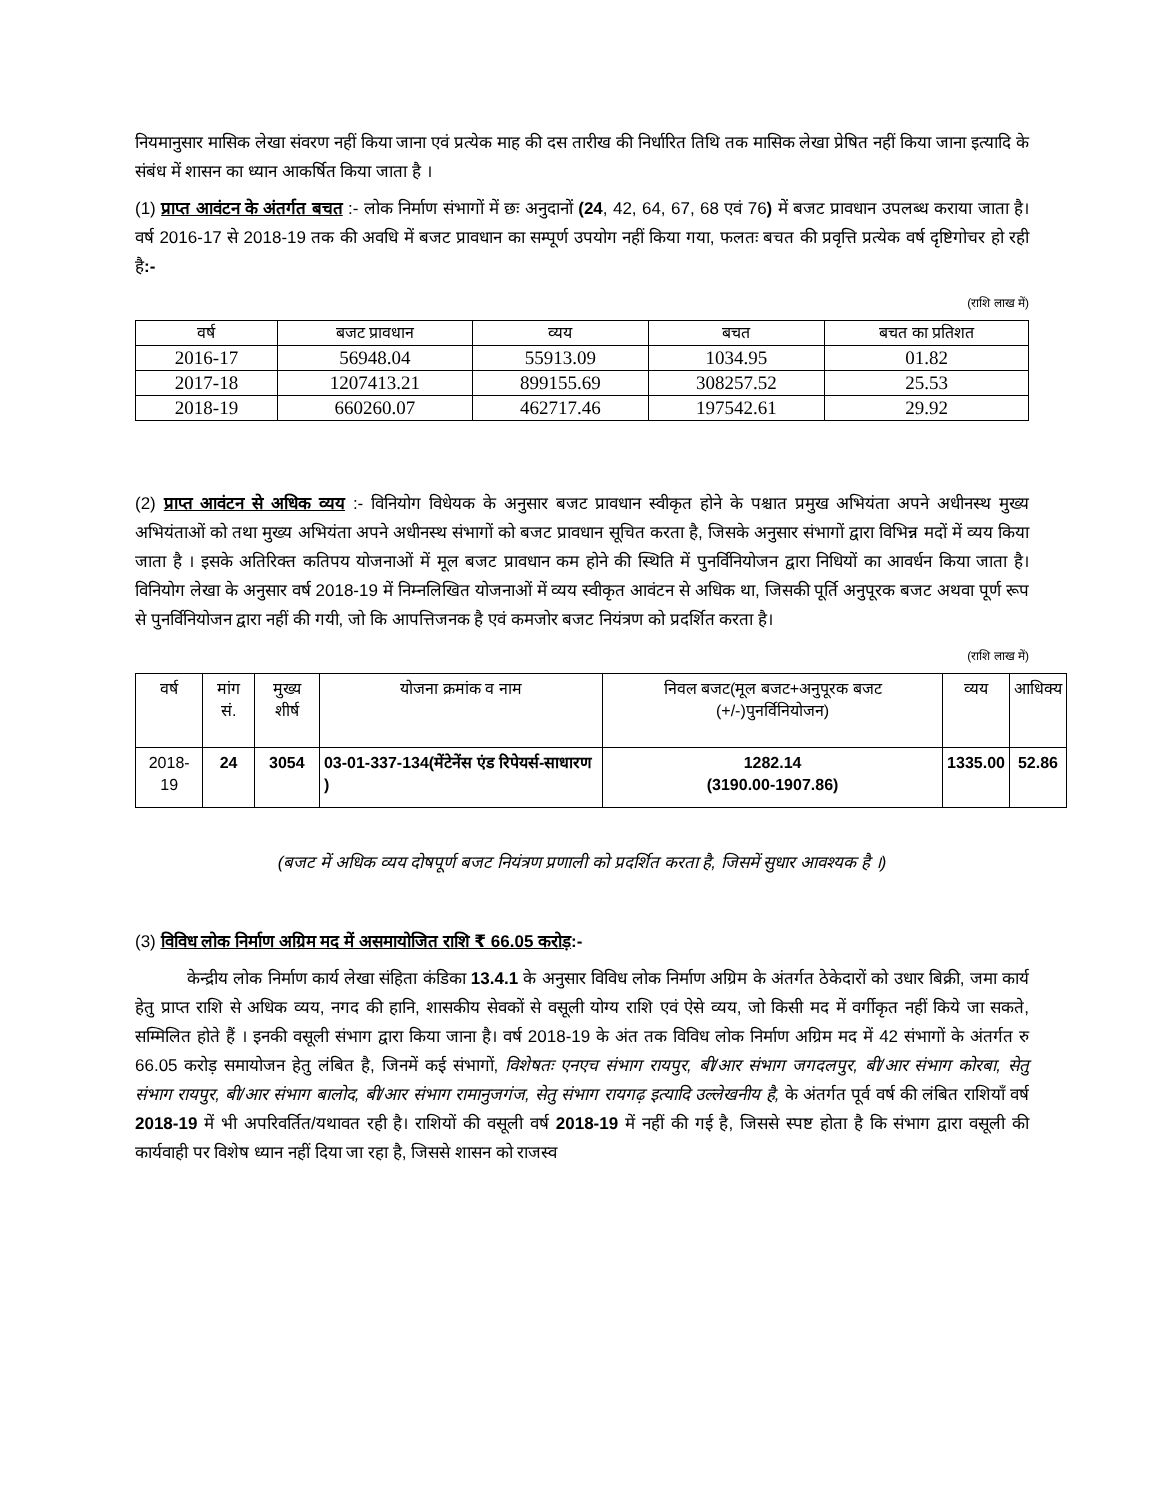नियमानुसार मासिक लेखा संवरण नहीं किया जाना एवं प्रत्येक माह की दस तारीख की निर्धारित तिथि तक मासिक लेखा प्रेषित नहीं किया जाना इत्यादि के संबंध में शासन का ध्यान आकर्षित किया जाता है ।
(1) प्राप्त आवंटन के अंतर्गत बचत :- लोक निर्माण संभागों में छः अनुदानों (24, 42, 64, 67, 68 एवं 76) में बजट प्रावधान उपलब्ध कराया जाता है। वर्ष 2016-17 से 2018-19 तक की अवधि में बजट प्रावधान का सम्पूर्ण उपयोग नहीं किया गया, फलतः बचत की प्रवृत्ति प्रत्येक वर्ष दृष्टिगोचर हो रही है:-
(राशि लाख में)
| वर्ष | बजट प्रावधान | व्यय | बचत | बचत का प्रतिशत |
| --- | --- | --- | --- | --- |
| 2016-17 | 56948.04 | 55913.09 | 1034.95 | 01.82 |
| 2017-18 | 1207413.21 | 899155.69 | 308257.52 | 25.53 |
| 2018-19 | 660260.07 | 462717.46 | 197542.61 | 29.92 |
(2) प्राप्त आवंटन से अधिक व्यय :- विनियोग विधेयक के अनुसार बजट प्रावधान स्वीकृत होने के पश्चात प्रमुख अभियंता अपने अधीनस्थ मुख्य अभियंताओं को तथा मुख्य अभियंता अपने अधीनस्थ संभागों को बजट प्रावधान सूचित करता है, जिसके अनुसार संभागों द्वारा विभिन्न मदों में व्यय किया जाता है । इसके अतिरिक्त कतिपय योजनाओं में मूल बजट प्रावधान कम होने की स्थिति में पुनर्विनियोजन द्वारा निधियों का आवर्धन किया जाता है। विनियोग लेखा के अनुसार वर्ष 2018-19 में निम्नलिखित योजनाओं में व्यय स्वीकृत आवंटन से अधिक था, जिसकी पूर्ति अनुपूरक बजट अथवा पूर्ण रूप से पुनर्विनियोजन द्वारा नहीं की गयी, जो कि आपत्तिजनक है एवं कमजोर बजट नियंत्रण को प्रदर्शित करता है।
(राशि लाख में)
| वर्ष | मांग सं. | मुख्य शीर्ष | योजना क्रमांक व नाम | निवल बजट(मूल बजट+अनुपूरक बजट (+/-)पुनर्विनियोजन) | व्यय | आधिक्य |
| --- | --- | --- | --- | --- | --- | --- |
| 2018-19 | 24 | 3054 | 03-01-337-134(मेंटेनेंस एंड रिपेयर्स-साधारण ) | 1282.14 (3190.00-1907.86) | 1335.00 | 52.86 |
(बजट में अधिक व्यय दोषपूर्ण बजट नियंत्रण प्रणाली को प्रदर्शित करता है, जिसमें सुधार आवश्यक है ।)
(3) विविध लोक निर्माण अग्रिम मद में असमायोजित राशि ₹ 66.05 करोड़:-
केन्द्रीय लोक निर्माण कार्य लेखा संहिता कंडिका 13.4.1 के अनुसार विविध लोक निर्माण अग्रिम के अंतर्गत ठेकेदारों को उधार बिक्री, जमा कार्य हेतु प्राप्त राशि से अधिक व्यय, नगद की हानि, शासकीय सेवकों से वसूली योग्य राशि एवं ऐसे व्यय, जो किसी मद में वर्गीकृत नहीं किये जा सकते, सम्मिलित होते हैं । इनकी वसूली संभाग द्वारा किया जाना है। वर्ष 2018-19 के अंत तक विविध लोक निर्माण अग्रिम मद में 42 संभागों के अंतर्गत रु 66.05 करोड़ समायोजन हेतु लंबित है, जिनमें कई संभागों, विशेषतः एनएच संभाग रायपुर, बी/आर संभाग जगदलपुर, बी/आर संभाग कोरबा, सेतु संभाग रायपुर, बी/आर संभाग बालोद, बी/आर संभाग रामानुजगंज, सेतु संभाग रायगढ़ इत्यादि उल्लेखनीय है, के अंतर्गत पूर्व वर्ष की लंबित राशियाँ वर्ष 2018-19 में भी अपरिवर्तित/यथावत रही है। राशियों की वसूली वर्ष 2018-19 में नहीं की गई है, जिससे स्पष्ट होता है कि संभाग द्वारा वसूली की कार्यवाही पर विशेष ध्यान नहीं दिया जा रहा है, जिससे शासन को राजस्व